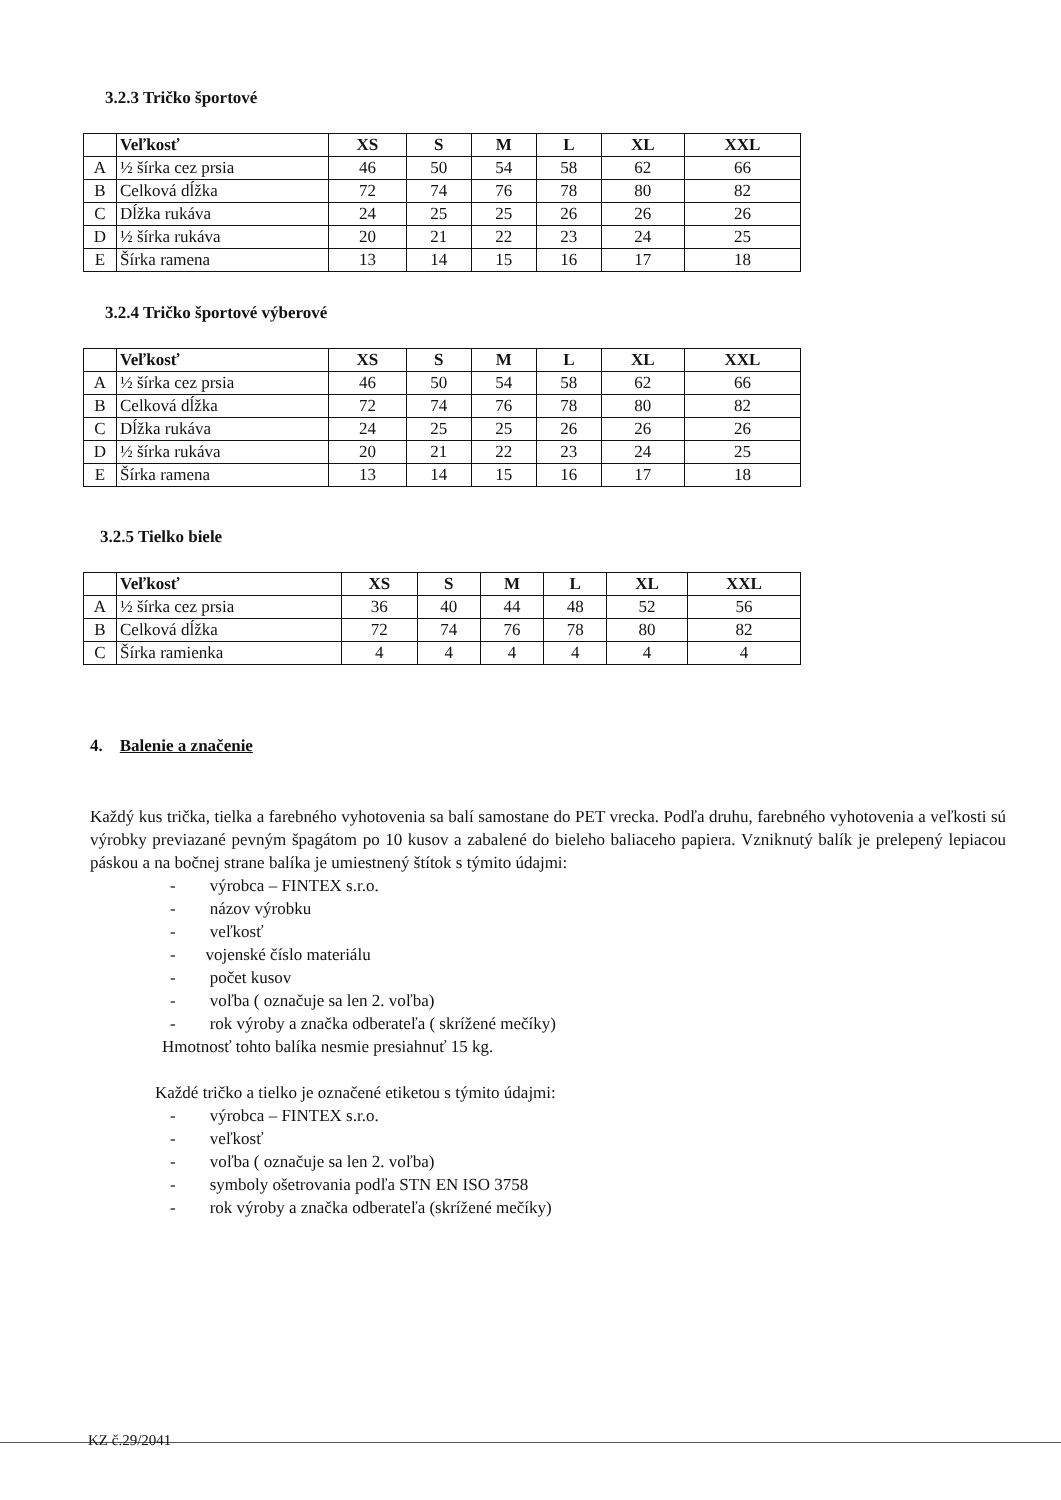3.2.3 Tričko športové
| | Veľkosť | XS | S | M | L | XL | XXL |
| --- | --- | --- | --- | --- | --- | --- | --- |
| A | ½ šírka cez prsia | 46 | 50 | 54 | 58 | 62 | 66 |
| B | Celková dĺžka | 72 | 74 | 76 | 78 | 80 | 82 |
| C | Dĺžka rukáva | 24 | 25 | 25 | 26 | 26 | 26 |
| D | ½ šírka rukáva | 20 | 21 | 22 | 23 | 24 | 25 |
| E | Šírka ramena | 13 | 14 | 15 | 16 | 17 | 18 |
3.2.4 Tričko športové výberové
| | Veľkosť | XS | S | M | L | XL | XXL |
| --- | --- | --- | --- | --- | --- | --- | --- |
| A | ½ šírka cez prsia | 46 | 50 | 54 | 58 | 62 | 66 |
| B | Celková dĺžka | 72 | 74 | 76 | 78 | 80 | 82 |
| C | Dĺžka rukáva | 24 | 25 | 25 | 26 | 26 | 26 |
| D | ½ šírka rukáva | 20 | 21 | 22 | 23 | 24 | 25 |
| E | Šírka ramena | 13 | 14 | 15 | 16 | 17 | 18 |
3.2.5 Tielko biele
| | Veľkosť | XS | S | M | L | XL | XXL |
| --- | --- | --- | --- | --- | --- | --- | --- |
| A | ½ šírka cez prsia | 36 | 40 | 44 | 48 | 52 | 56 |
| B | Celková dĺžka | 72 | 74 | 76 | 78 | 80 | 82 |
| C | Šírka ramienka | 4 | 4 | 4 | 4 | 4 | 4 |
4. Balenie a značenie
Každý kus trička, tielka a farebného vyhotovenia sa balí samostane do PET vrecka. Podľa druhu, farebného vyhotovenia a veľkosti sú výrobky previazané pevným špagátom po 10 kusov a zabalené do bieleho baliaceho papiera. Vzniknutý balík je prelepený lepiacou páskou a na bočnej strane balíka je umiestnený štítok s týmito údajmi:
- výrobca – FINTEX s.r.o.
- názov výrobku
- veľkosť
- vojenské číslo materiálu
- počet kusov
- voľba ( označuje sa len 2. voľba)
- rok výroby a značka odberateľa ( skrížené mečíky)
Hmotnosť tohto balíka nesmie presiahnuť 15 kg.
Každé tričko a tielko je označené etiketou s týmito údajmi:
- výrobca – FINTEX s.r.o.
- veľkosť
- voľba ( označuje sa len 2. voľba)
- symboly ošetrovania podľa STN EN ISO 3758
- rok výroby a značka odberateľa (skrížené mečíky)
KZ č.29/2041